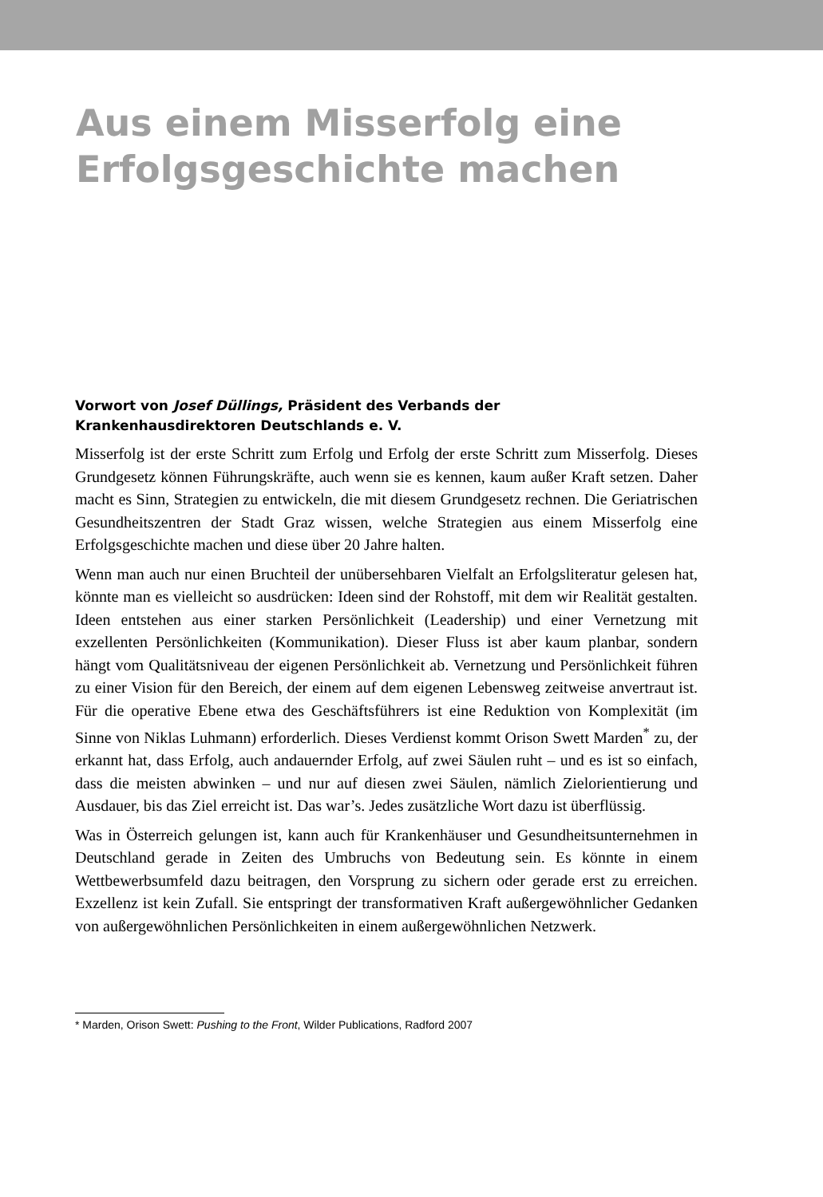Aus einem Misserfolg eine
Erfolgsgeschichte machen
Vorwort von Josef Düllings, Präsident des Verbands der
Krankenhausdirektoren Deutschlands e. V.
Misserfolg ist der erste Schritt zum Erfolg und Erfolg der erste Schritt zum Misserfolg. Dieses Grundgesetz können Führungskräfte, auch wenn sie es kennen, kaum außer Kraft setzen. Daher macht es Sinn, Strategien zu entwickeln, die mit diesem Grundgesetz rechnen. Die Geriatrischen Gesundheitszentren der Stadt Graz wissen, welche Strategien aus einem Misserfolg eine Erfolgsgeschichte machen und diese über 20 Jahre halten.
Wenn man auch nur einen Bruchteil der unübersehbaren Vielfalt an Erfolgsliteratur gelesen hat, könnte man es vielleicht so ausdrücken: Ideen sind der Rohstoff, mit dem wir Realität gestalten. Ideen entstehen aus einer starken Persönlichkeit (Leadership) und einer Vernetzung mit exzellenten Persönlichkeiten (Kommunikation). Dieser Fluss ist aber kaum planbar, sondern hängt vom Qualitätsniveau der eigenen Persönlichkeit ab. Vernetzung und Persönlichkeit führen zu einer Vision für den Bereich, der einem auf dem eigenen Lebensweg zeitweise anvertraut ist. Für die operative Ebene etwa des Geschäftsführers ist eine Reduktion von Komplexität (im Sinne von Niklas Luhmann) erforderlich. Dieses Verdienst kommt Orison Swett Marden<sup>*</sup> zu, der erkannt hat, dass Erfolg, auch andauernder Erfolg, auf zwei Säulen ruht – und es ist so einfach, dass die meisten abwinken – und nur auf diesen zwei Säulen, nämlich Zielorientierung und Ausdauer, bis das Ziel erreicht ist. Das war’s. Jedes zusätzliche Wort dazu ist überflüssig.
Was in Österreich gelungen ist, kann auch für Krankenhäuser und Gesundheitsunternehmen in Deutschland gerade in Zeiten des Umbruchs von Bedeutung sein. Es könnte in einem Wettbewerbsumfeld dazu beitragen, den Vorsprung zu sichern oder gerade erst zu erreichen. Exzellenz ist kein Zufall. Sie entspringt der transformativen Kraft außergewöhnlicher Gedanken von außergewöhnlichen Persönlichkeiten in einem außergewöhnlichen Netzwerk.
* Marden, Orison Swett: Pushing to the Front, Wilder Publications, Radford 2007